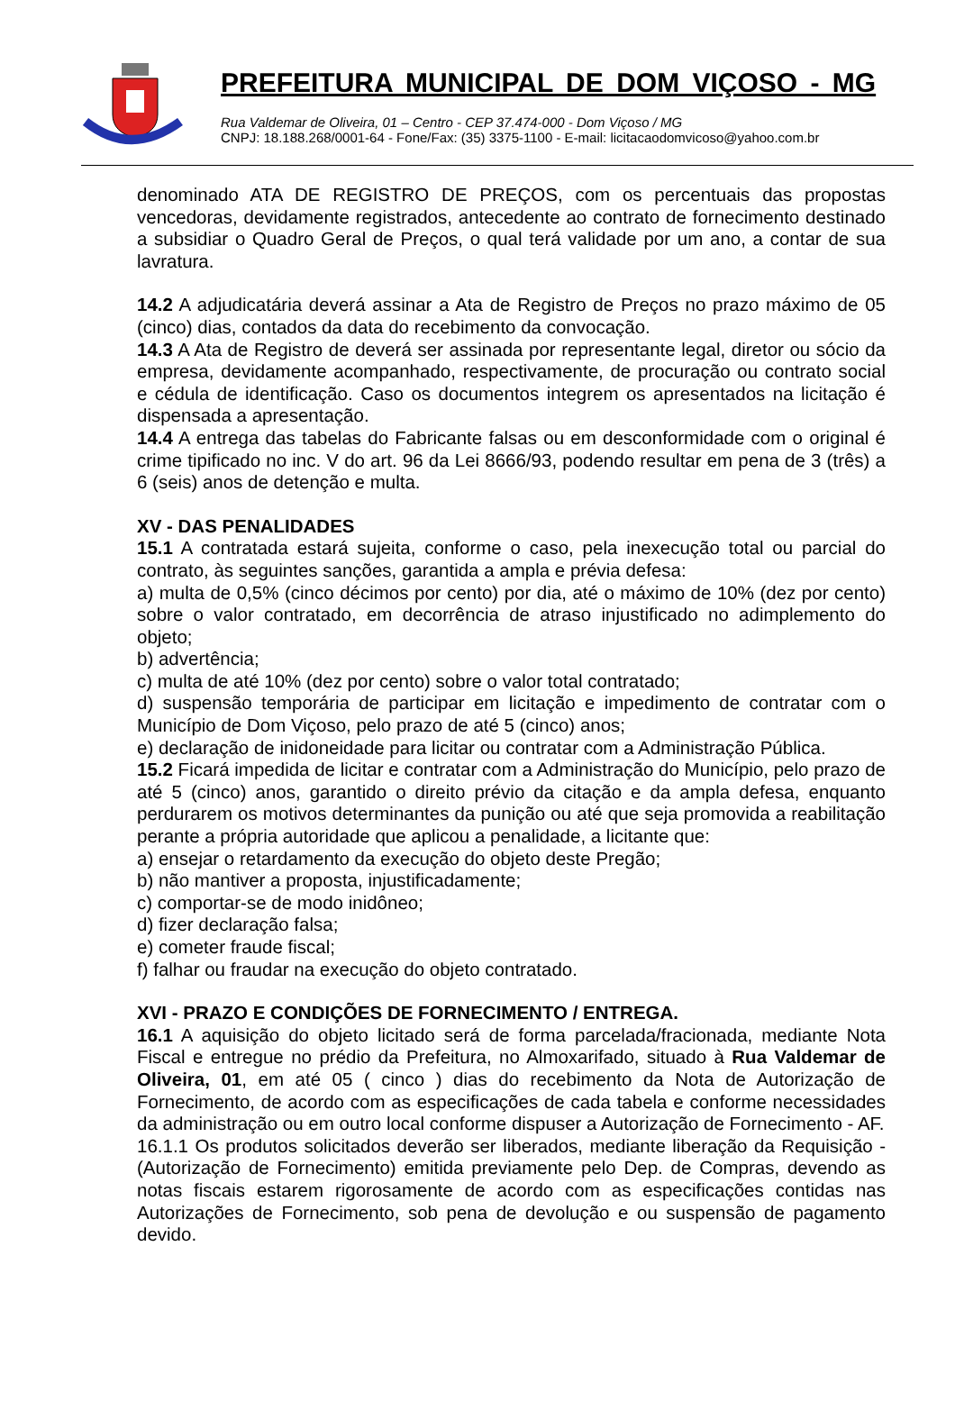PREFEITURA MUNICIPAL DE DOM VIÇOSO - MG
Rua Valdemar de Oliveira, 01 – Centro - CEP 37.474-000 - Dom Viçoso / MG
CNPJ: 18.188.268/0001-64 - Fone/Fax: (35) 3375-1100 - E-mail: licitacaodomvicoso@yahoo.com.br
denominado ATA DE REGISTRO DE PREÇOS, com os percentuais das propostas vencedoras, devidamente registrados, antecedente ao contrato de fornecimento destinado a subsidiar o Quadro Geral de Preços, o qual terá validade por um ano, a contar de sua lavratura.
14.2 A adjudicatária deverá assinar a Ata de Registro de Preços no prazo máximo de 05 (cinco) dias, contados da data do recebimento da convocação.
14.3 A Ata de Registro de deverá ser assinada por representante legal, diretor ou sócio da empresa, devidamente acompanhado, respectivamente, de procuração ou contrato social e cédula de identificação. Caso os documentos integrem os apresentados na licitação é dispensada a apresentação.
14.4 A entrega das tabelas do Fabricante falsas ou em desconformidade com o original é crime tipificado no inc. V do art. 96 da Lei 8666/93, podendo resultar em pena de 3 (três) a 6 (seis) anos de detenção e multa.
XV - DAS PENALIDADES
15.1 A contratada estará sujeita, conforme o caso, pela inexecução total ou parcial do contrato, às seguintes sanções, garantida a ampla e prévia defesa:
a) multa de 0,5% (cinco décimos por cento) por dia, até o máximo de 10% (dez por cento) sobre o valor contratado, em decorrência de atraso injustificado no adimplemento do objeto;
b) advertência;
c) multa de até 10% (dez por cento) sobre o valor total contratado;
d) suspensão temporária de participar em licitação e impedimento de contratar com o Município de Dom Viçoso, pelo prazo de até 5 (cinco) anos;
e) declaração de inidoneidade para licitar ou contratar com a Administração Pública.
15.2 Ficará impedida de licitar e contratar com a Administração do Município, pelo prazo de até 5 (cinco) anos, garantido o direito prévio da citação e da ampla defesa, enquanto perdurarem os motivos determinantes da punição ou até que seja promovida a reabilitação perante a própria autoridade que aplicou a penalidade, a licitante que:
a) ensejar o retardamento da execução do objeto deste Pregão;
b) não mantiver a proposta, injustificadamente;
c) comportar-se de modo inidôneo;
d) fizer declaração falsa;
e) cometer fraude fiscal;
f) falhar ou fraudar na execução do objeto contratado.
XVI - PRAZO E CONDIÇÕES DE FORNECIMENTO / ENTREGA.
16.1 A aquisição do objeto licitado será de forma parcelada/fracionada, mediante Nota Fiscal e entregue no prédio da Prefeitura, no Almoxarifado, situado à Rua Valdemar de Oliveira, 01, em até 05 ( cinco ) dias do recebimento da Nota de Autorização de Fornecimento, de acordo com as especificações de cada tabela e conforme necessidades da administração ou em outro local conforme dispuser a Autorização de Fornecimento - AF.
16.1.1 Os produtos solicitados deverão ser liberados, mediante liberação da Requisição - (Autorização de Fornecimento) emitida previamente pelo Dep. de Compras, devendo as notas fiscais estarem rigorosamente de acordo com as especificações contidas nas Autorizações de Fornecimento, sob pena de devolução e ou suspensão de pagamento devido.